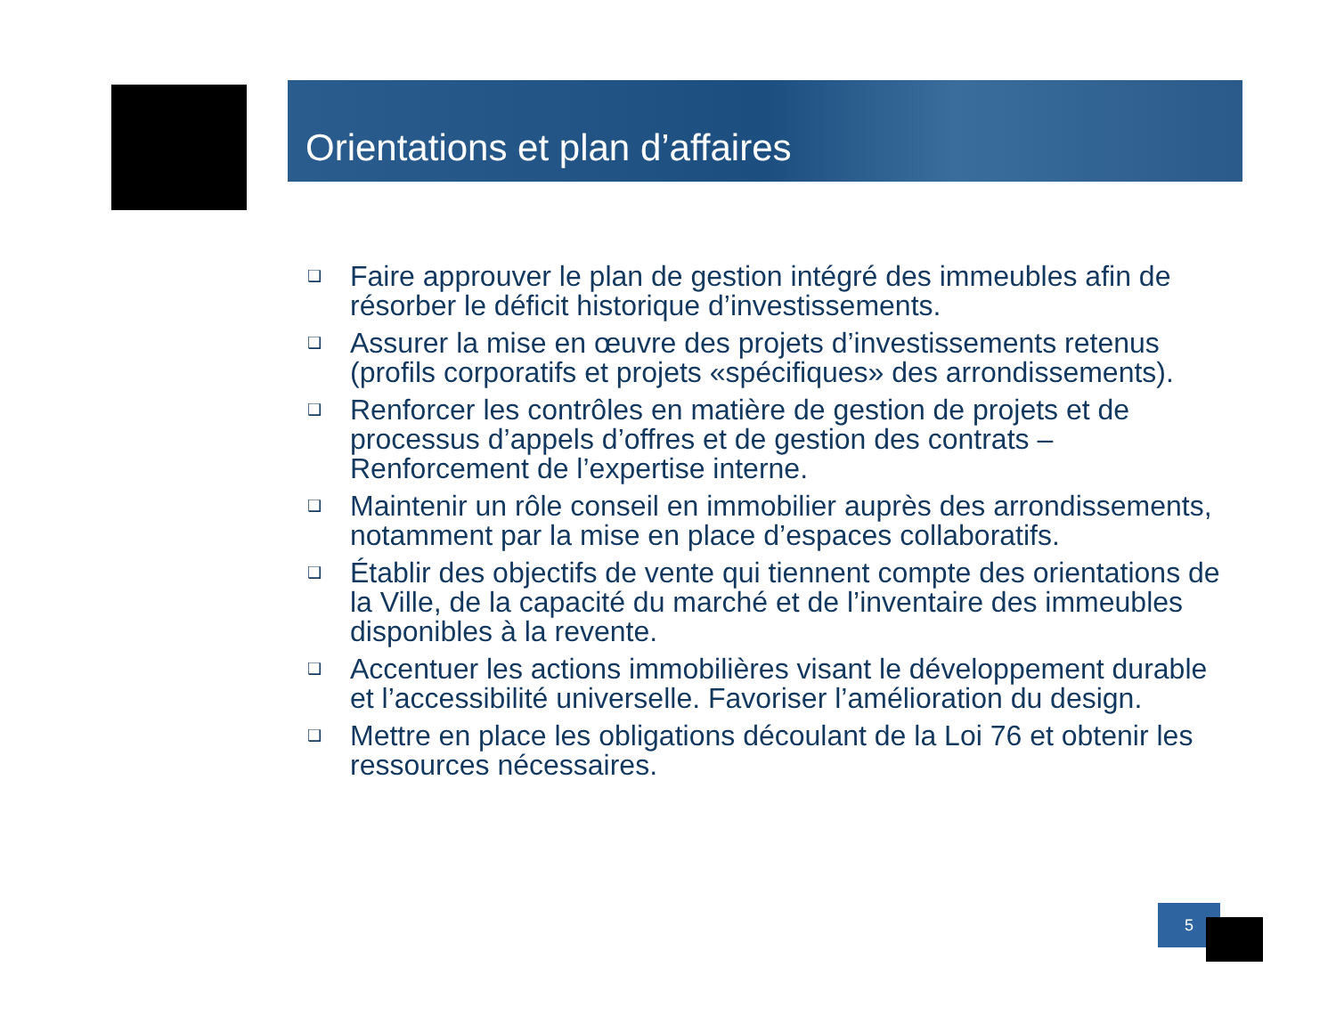Orientations et plan d’affaires
❑ Faire approuver le plan de gestion intégré des immeubles afin de résorber le déficit historique d’investissements.
❑ Assurer la mise en œuvre des projets d’investissements retenus (profils corporatifs et projets «spécifiques» des arrondissements).
❑ Renforcer les contrôles en matière de gestion de projets et de processus d’appels d’offres et de gestion des contrats – Renforcement de l’expertise interne.
❑ Maintenir un rôle conseil en immobilier auprès des arrondissements, notamment par la mise en place d’espaces collaboratifs.
❑ Établir des objectifs de vente qui tiennent compte des orientations de la Ville, de la capacité du marché et de l’inventaire des immeubles disponibles à la revente.
❑ Accentuer les actions immobilières visant le développement durable et l’accessibilité universelle. Favoriser l’amélioration du design.
❑ Mettre en place les obligations découlant de la Loi 76 et obtenir les ressources nécessaires.
5